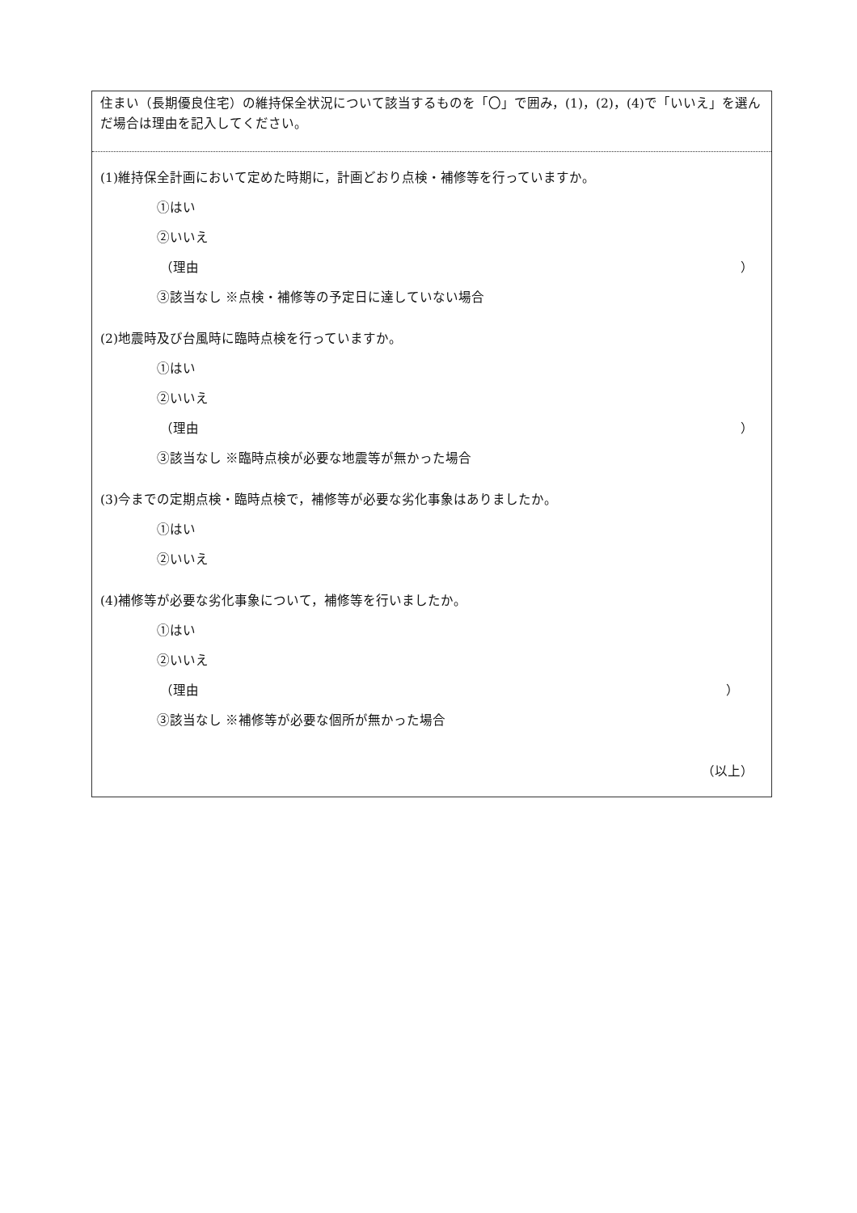住まい（長期優良住宅）の維持保全状況について該当するものを「〇」で囲み，(1)，(2)，(4)で「いいえ」を選んだ場合は理由を記入してください。
(1)維持保全計画において定めた時期に，計画どおり点検・補修等を行っていますか。
①はい
②いいえ
（理由 ）
③該当なし ※点検・補修等の予定日に達していない場合
(2)地震時及び台風時に臨時点検を行っていますか。
①はい
②いいえ
（理由 ）
③該当なし ※臨時点検が必要な地震等が無かった場合
(3)今までの定期点検・臨時点検で，補修等が必要な劣化事象はありましたか。
①はい
②いいえ
(4)補修等が必要な劣化事象について，補修等を行いましたか。
①はい
②いいえ
（理由 ）
③該当なし ※補修等が必要な個所が無かった場合
（以上）